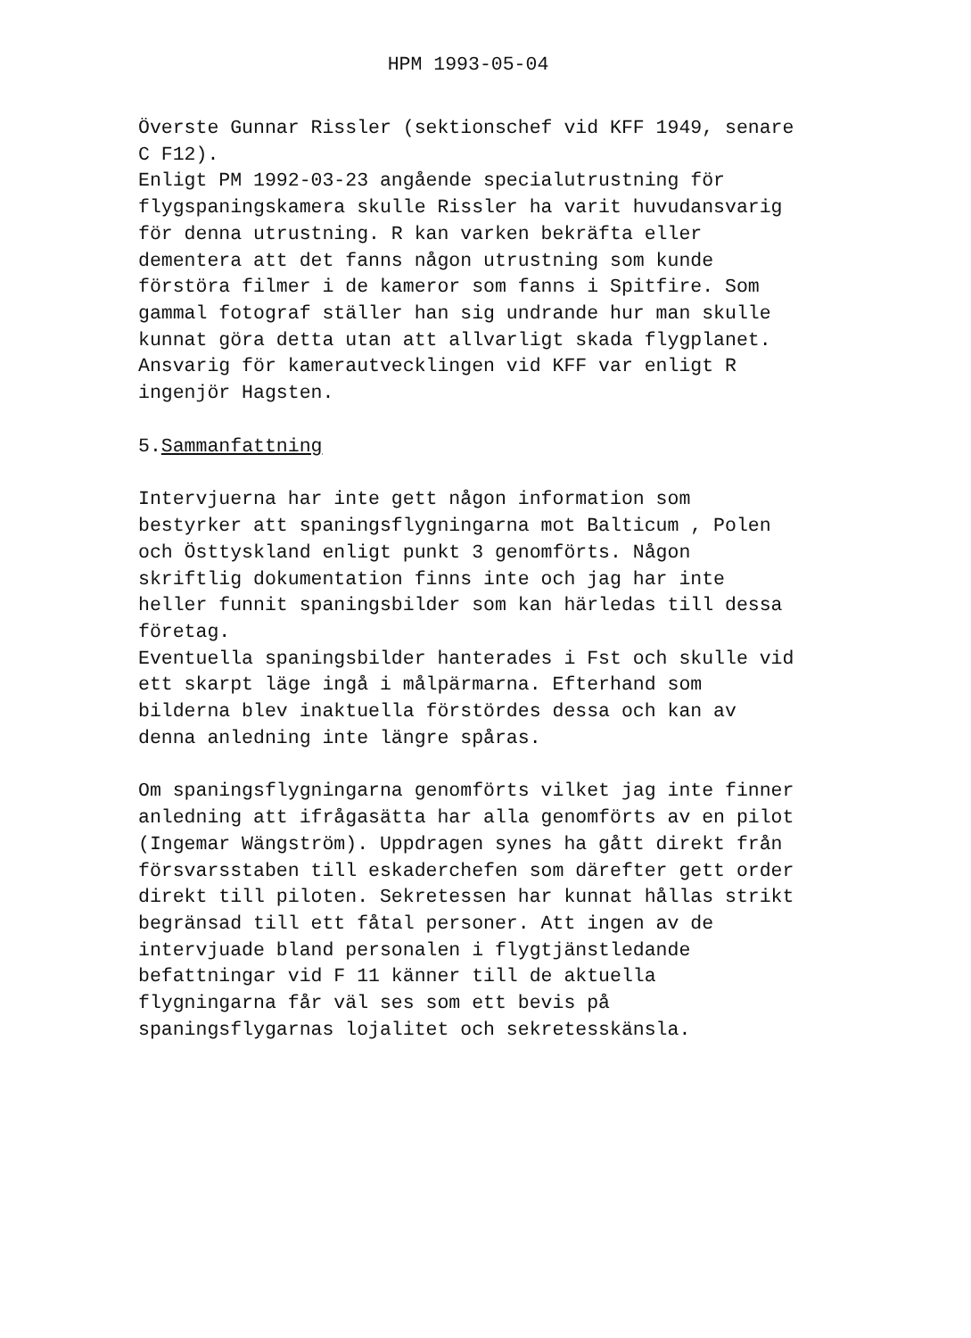HPM 1993-05-04
Överste Gunnar Rissler (sektionschef vid KFF 1949, senare C F12).
Enligt PM 1992-03-23 angående specialutrustning för flygspaningskamera skulle Rissler ha varit huvudansvarig för denna utrustning. R kan varken bekräfta eller dementera att det fanns någon utrustning som kunde förstöra filmer i de kameror som fanns i Spitfire. Som gammal fotograf ställer han sig undrande hur man skulle kunnat göra detta utan att allvarligt skada flygplanet. Ansvarig för kamerautvecklingen vid KFF var enligt R ingenjör Hagsten.
5.Sammanfattning
Intervjuerna har inte gett någon information som bestyrker att spaningsflygningarna mot Balticum , Polen och Östtyskland enligt punkt 3 genomförts. Någon skriftlig dokumentation finns inte och jag har inte heller funnit spaningsbilder som kan härledas till dessa företag.
Eventuella spaningsbilder hanterades i Fst och skulle vid ett skarpt läge ingå i målpärmarna. Efterhand som bilderna blev inaktuella förstördes dessa och kan av denna anledning inte längre spåras.
Om spaningsflygningarna genomförts vilket jag inte finner anledning att ifrågasätta har alla genomförts av en pilot (Ingemar Wängström). Uppdragen synes ha gått direkt från försvarsstaben till eskaderchefen som därefter gett order direkt till piloten. Sekretessen har kunnat hållas strikt begränsad till ett fåtal personer. Att ingen av de intervjuade bland personalen i flygtjänstledande befattningar vid F 11 känner till de aktuella flygningarna får väl ses som ett bevis på spaningsflygarnas lojalitet och sekretesskänsla.